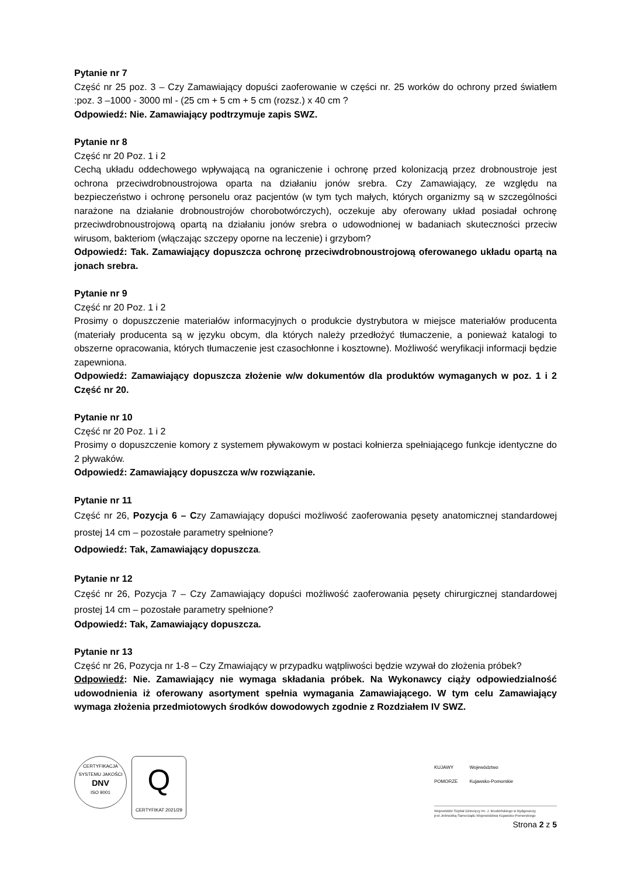Pytanie nr 7
Część nr 25 poz. 3 – Czy Zamawiający dopuści zaoferowanie w części nr. 25 worków do ochrony przed światłem :poz. 3 –1000 - 3000 ml - (25 cm + 5 cm + 5 cm (rozsz.) x 40 cm ?
Odpowiedź: Nie. Zamawiający podtrzymuje zapis SWZ.
Pytanie nr 8
Część nr 20 Poz. 1 i 2
Cechą układu oddechowego wpływającą na ograniczenie i ochronę przed kolonizacją przez drobnoustroje jest ochrona przeciwdrobnoustrojowa oparta na działaniu jonów srebra. Czy Zamawiający, ze względu na bezpieczeństwo i ochronę personelu oraz pacjentów (w tym tych małych, których organizmy są w szczególności narażone na działanie drobnoustrojów chorobotwórczych), oczekuje aby oferowany układ posiadał ochronę przeciwdrobnoustrojową opartą na działaniu jonów srebra o udowodnionej w badaniach skuteczności przeciw wirusom, bakteriom (włączając szczepy oporne na leczenie) i grzybom?
Odpowiedź: Tak. Zamawiający dopuszcza ochronę przeciwdrobnoustrojową oferowanego układu opartą na jonach srebra.
Pytanie nr 9
Część nr 20 Poz. 1 i 2
Prosimy o dopuszczenie materiałów informacyjnych o produkcie dystrybutora w miejsce materiałów producenta (materiały producenta są w języku obcym, dla których należy przedłożyć tłumaczenie, a ponieważ katalogi to obszerne opracowania, których tłumaczenie jest czasochłonne i kosztowne). Możliwość weryfikacji informacji będzie zapewniona.
Odpowiedź: Zamawiający dopuszcza złożenie w/w dokumentów dla produktów wymaganych w poz. 1 i 2 Część nr 20.
Pytanie nr 10
Część nr 20 Poz. 1 i 2
Prosimy o dopuszczenie komory z systemem pływakowym w postaci kołnierza spełniającego funkcje identyczne do 2 pływaków.
Odpowiedź: Zamawiający dopuszcza w/w rozwiązanie.
Pytanie nr 11
Część nr 26, Pozycja 6 – Czy Zamawiający dopuści możliwość zaoferowania pęsety anatomicznej standardowej prostej 14 cm – pozostałe parametry spełnione?
Odpowiedź: Tak, Zamawiający dopuszcza.
Pytanie nr 12
Część nr 26, Pozycja 7 – Czy Zamawiający dopuści możliwość zaoferowania pęsety chirurgicznej standardowej prostej 14 cm – pozostałe parametry spełnione?
Odpowiedź: Tak, Zamawiający dopuszcza.
Pytanie nr 13
Część nr 26, Pozycja nr 1-8 – Czy Zmawiający w przypadku wątpliwości będzie wzywał do złożenia próbek?
Odpowiedź: Nie. Zamawiający nie wymaga składania próbek. Na Wykonawcy ciąży odpowiedzialność udowodnienia iż oferowany asortyment spełnia wymagania Zamawiającego. W tym celu Zamawiający wymaga złożenia przedmiotowych środków dowodowych zgodnie z Rozdziałem IV SWZ.
CERTYFIKACJA SYSTEMU JAKOŚCI
DNV
ISO 9001
Q
CERTYFIKAT 2021/29
KUJAWY
POMORZE Województwo
Kujawsko-Pomorskie
Wojewódzki Szpital Dziecięcy im. J. Brudzińskiego w Bydgoszczy
jest Jednostką Samorządu Województwa Kujawsko-Pomorskiego
Strona 2 z 5